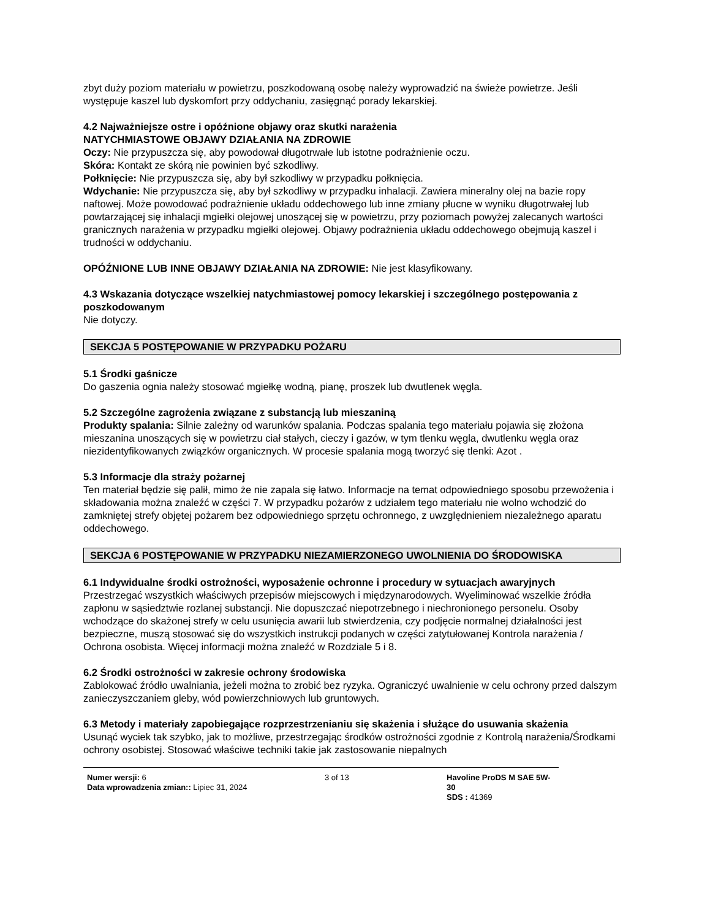zbyt duży poziom materiału w powietrzu, poszkodowaną osobę należy wyprowadzić na świeże powietrze. Jeśli występuje kaszel lub dyskomfort przy oddychaniu, zasięgnąć porady lekarskiej.
4.2 Najważniejsze ostre i opóźnione objawy oraz skutki narażenia
NATYCHMIASTOWE OBJAWY DZIAŁANIA NA ZDROWIE
Oczy: Nie przypuszcza się, aby powodował długotrwałe lub istotne podrażnienie oczu.
Skóra: Kontakt ze skórą nie powinien być szkodliwy.
Połknięcie: Nie przypuszcza się, aby był szkodliwy w przypadku połknięcia.
Wdychanie: Nie przypuszcza się, aby był szkodliwy w przypadku inhalacji. Zawiera mineralny olej na bazie ropy naftowej. Może powodować podrażnienie układu oddechowego lub inne zmiany płucne w wyniku długotrwałej lub powtarzającej się inhalacji mgiełki olejowej unoszącej się w powietrzu, przy poziomach powyżej zalecanych wartości granicznych narażenia w przypadku mgiełki olejowej. Objawy podrażnienia układu oddechowego obejmują kaszel i trudności w oddychaniu.
OPÓŹNIONE LUB INNE OBJAWY DZIAŁANIA NA ZDROWIE: Nie jest klasyfikowany.
4.3 Wskazania dotyczące wszelkiej natychmiastowej pomocy lekarskiej i szczególnego postępowania z poszkodowanym
Nie dotyczy.
SEKCJA 5 POSTĘPOWANIE W PRZYPADKU POŻARU
5.1 Środki gaśnicze
Do gaszenia ognia należy stosować mgiełkę wodną, pianę, proszek lub dwutlenek węgla.
5.2 Szczególne zagrożenia związane z substancją lub mieszaniną
Produkty spalania: Silnie zależny od warunków spalania. Podczas spalania tego materiału pojawia się złożona mieszanina unoszących się w powietrzu ciał stałych, cieczy i gazów, w tym tlenku węgla, dwutlenku węgla oraz niezidentyfikowanych związków organicznych. W procesie spalania mogą tworzyć się tlenki: Azot .
5.3 Informacje dla straży pożarnej
Ten materiał będzie się palił, mimo że nie zapala się łatwo. Informacje na temat odpowiedniego sposobu przewożenia i składowania można znaleźć w części 7. W przypadku pożarów z udziałem tego materiału nie wolno wchodzić do zamkniętej strefy objętej pożarem bez odpowiedniego sprzętu ochronnego, z uwzględnieniem niezależnego aparatu oddechowego.
SEKCJA 6 POSTĘPOWANIE W PRZYPADKU NIEZAMIERZONEGO UWOLNIENIA DO ŚRODOWISKA
6.1 Indywidualne środki ostrożności, wyposażenie ochronne i procedury w sytuacjach awaryjnych
Przestrzegać wszystkich właściwych przepisów miejscowych i międzynarodowych. Wyeliminować wszelkie źródła zapłonu w sąsiedztwie rozlanej substancji. Nie dopuszczać niepotrzebnego i niechronionego personelu. Osoby wchodzące do skażonej strefy w celu usunięcia awarii lub stwierdzenia, czy podjęcie normalnej działalności jest bezpieczne, muszą stosować się do wszystkich instrukcji podanych w części zatytułowanej Kontrola narażenia / Ochrona osobista. Więcej informacji można znaleźć w Rozdziale 5 i 8.
6.2 Środki ostrożności w zakresie ochrony środowiska
Zablokować źródło uwalniania, jeżeli można to zrobić bez ryzyka. Ograniczyć uwalnienie w celu ochrony przed dalszym zanieczyszczaniem gleby, wód powierzchniowych lub gruntowych.
6.3 Metody i materiały zapobiegające rozprzestrzenianiu się skażenia i służące do usuwania skażenia
Usunąć wyciek tak szybko, jak to możliwe, przestrzegając środków ostrożności zgodnie z Kontrolą narażenia/Środkami ochrony osobistej. Stosować właściwe techniki takie jak zastosowanie niepalnych
Numer wersji: 6
Data wprowadzenia zmian:: Lipiec 31, 2024
3 of 13 Havoline ProDS M SAE 5W-30
SDS : 41369